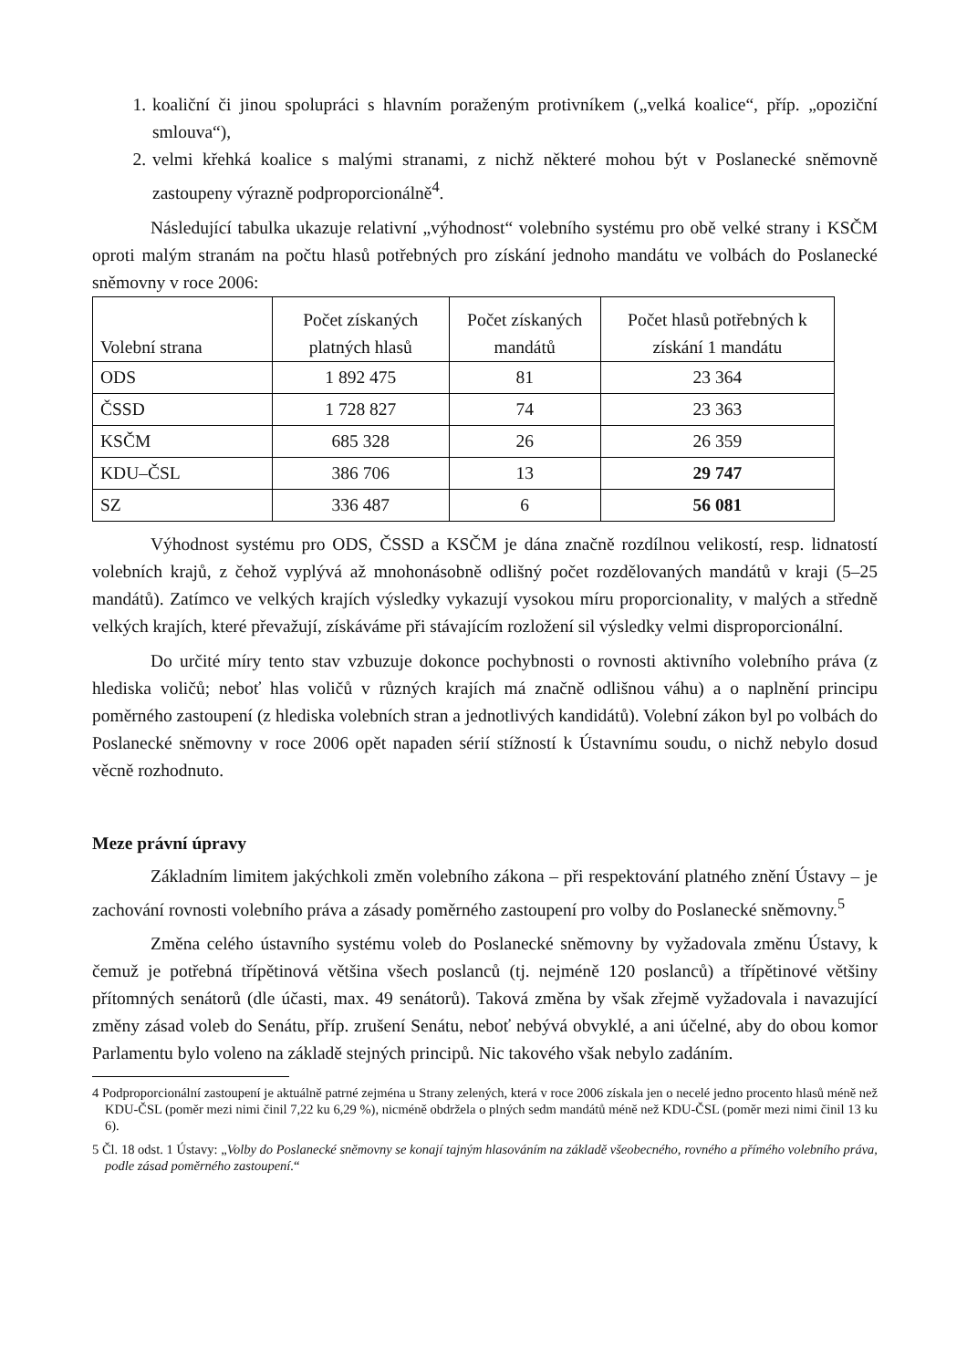1. koaliční či jinou spolupráci s hlavním poraženým protivníkem („velká koalice“, příp. „opoziční smlouva“),
2. velmi křehká koalice s malými stranami, z nichž některé mohou být v Poslanecké sněmovně zastoupeny výrazně podproporcionálně<sup>4</sup>.
Následující tabulka ukazuje relativní „výhodnost“ volebního systému pro obě velké strany i KSČM oproti malým stranám na počtu hlasů potřebných pro získání jednoho mandátu ve volbách do Poslanecké sněmovny v roce 2006:
| Volební strana | Počet získaných platných hlasů | Počet získaných mandátů | Počet hlasů potřebných k získání 1 mandátu |
| --- | --- | --- | --- |
| ODS | 1 892 475 | 81 | 23 364 |
| ČSSD | 1 728 827 | 74 | 23 363 |
| KSČM | 685 328 | 26 | 26 359 |
| KDU–ČSL | 386 706 | 13 | 29 747 |
| SZ | 336 487 | 6 | 56 081 |
Výhodnost systému pro ODS, ČSSD a KSČM je dána značně rozdílnou velikostí, resp. lidnatostí volebních krajů, z čehož vyplývá až mnohonásobně odlišný počet rozdělovaných mandátů v kraji (5–25 mandátů). Zatímco ve velkých krajích výsledky vykazují vysokou míru proporcionality, v malých a středně velkých krajích, které převažují, získáváme při stávajícím rozložení sil výsledky velmi disproporcionální.
Do určité míry tento stav vzbuzuje dokonce pochybnosti o rovnosti aktivního volebního práva (z hlediska voličů; neboť hlas voličů v různých krajích má značně odlišnou váhu) a o naplnění principu poměrného zastoupení (z hlediska volebních stran a jednotlivých kandidátů). Volební zákon byl po volbách do Poslanecké sněmovny v roce 2006 opět napaden sérií stížností k Ústavnímu soudu, o nichž nebylo dosud věcně rozhodnuto.
Meze právní úpravy
Základním limitem jakýchkoli změn volebního zákona – při respektování platného znění Ústavy – je zachování rovnosti volebního práva a zásady poměrného zastoupení pro volby do Poslanecké sněmovny.<sup>5</sup>
Změna celého ústavního systému voleb do Poslanecké sněmovny by vyžadovala změnu Ústavy, k čemuž je potřebná třípětinová většina všech poslanců (tj. nejméně 120 poslanců) a třípětinové většiny přítomných senátorů (dle účasti, max. 49 senátorů). Taková změna by však zřejmě vyžadovala i navazující změny zásad voleb do Senátu, příp. zrušení Senátu, neboť nebývá obvyklé, a ani účelné, aby do obou komor Parlamentu bylo voleno na základě stejných principů. Nic takového však nebylo zadáním.
4 Podproporcionální zastoupení je aktuálně patrné zejména u Strany zelených, která v roce 2006 získala jen o necelé jedno procento hlasů méně než KDU-ČSL (poměr mezi nimi činil 7,22 ku 6,29 %), nicméně obdržela o plných sedm mandátů méně než KDU-ČSL (poměr mezi nimi činil 13 ku 6).
5 Čl. 18 odst. 1 Ústavy: „Volby do Poslanecké sněmovny se konají tajným hlasováním na základě všeobecného, rovného a přímého volebního práva, podle zásad poměrného zastoupení.“